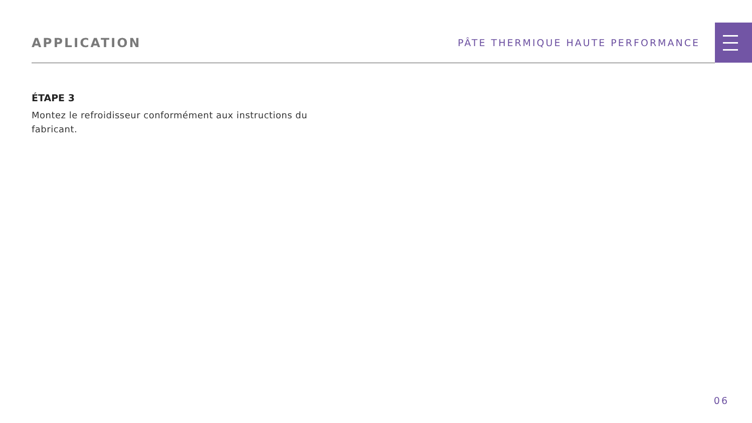APPLICATION
PÂTE THERMIQUE HAUTE PERFORMANCE
ÉTAPE 3
Montez le refroidisseur conformément aux instructions du fabricant.
06